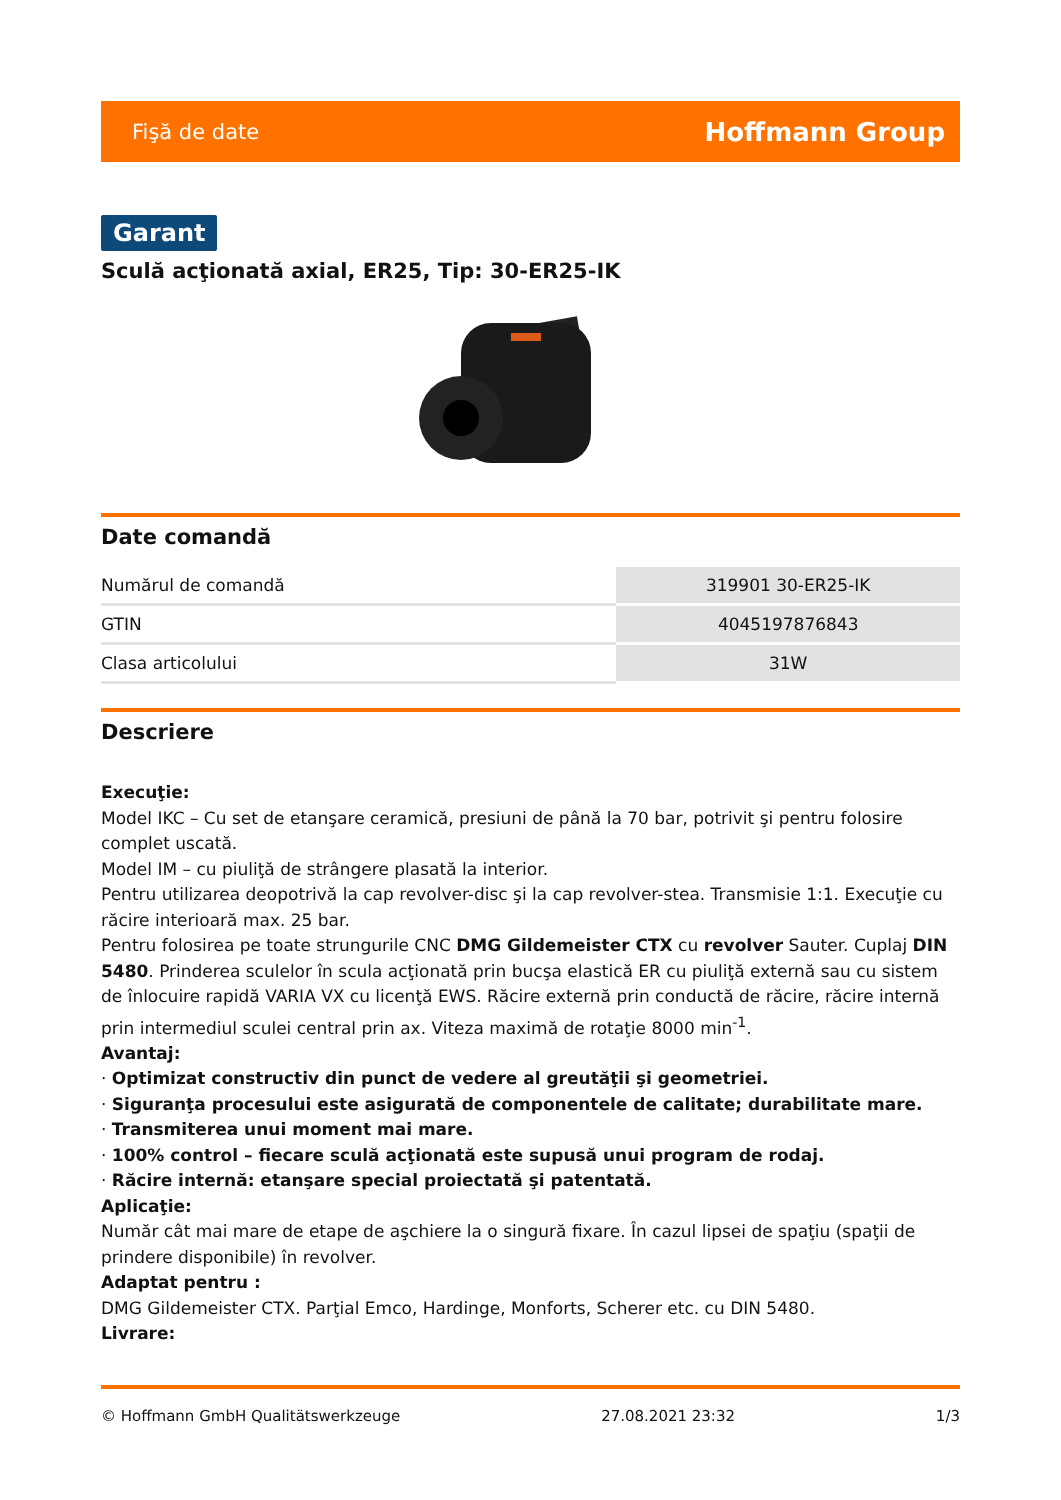Fişă de date Hoffmann Group
Garant
Sculă acţionată axial, ER25, Tip: 30-ER25-IK
Date comandă
| Numărul de comandă | 319901 30-ER25-IK |
| GTIN | 4045197876843 |
| Clasa articolului | 31W |
Descriere
Execuţie:
Model IKC – Cu set de etanşare ceramică, presiuni de până la 70 bar, potrivit şi pentru folosire complet uscată.
Model IM – cu piuliţă de strângere plasată la interior.
Pentru utilizarea deopotrivă la cap revolver-disc şi la cap revolver-stea. Transmisie 1:1. Execuţie cu răcire interioară max. 25 bar.
Pentru folosirea pe toate strungurile CNC DMG Gildemeister CTX cu revolver Sauter. Cuplaj DIN 5480. Prinderea sculelor în scula acţionată prin bucşa elastică ER cu piuliţă externă sau cu sistem de înlocuire rapidă VARIA VX cu licenţă EWS. Răcire externă prin conductă de răcire, răcire internă prin intermediul sculei central prin ax. Viteza maximă de rotaţie 8000 min<sup>-1</sup>.
Avantaj:
· Optimizat constructiv din punct de vedere al greutăţii şi geometriei.
· Siguranţa procesului este asigurată de componentele de calitate; durabilitate mare.
· Transmiterea unui moment mai mare.
· 100% control – fiecare sculă acţionată este supusă unui program de rodaj.
· Răcire internă: etanşare special proiectată şi patentată.
Aplicaţie:
Număr cât mai mare de etape de aşchiere la o singură fixare. În cazul lipsei de spaţiu (spaţii de prindere disponibile) în revolver.
Adaptat pentru :
DMG Gildemeister CTX. Parţial Emco, Hardinge, Monforts, Scherer etc. cu DIN 5480.
Livrare:
© Hoffmann GmbH Qualitätswerkzeuge 27.08.2021 23:32 1/3